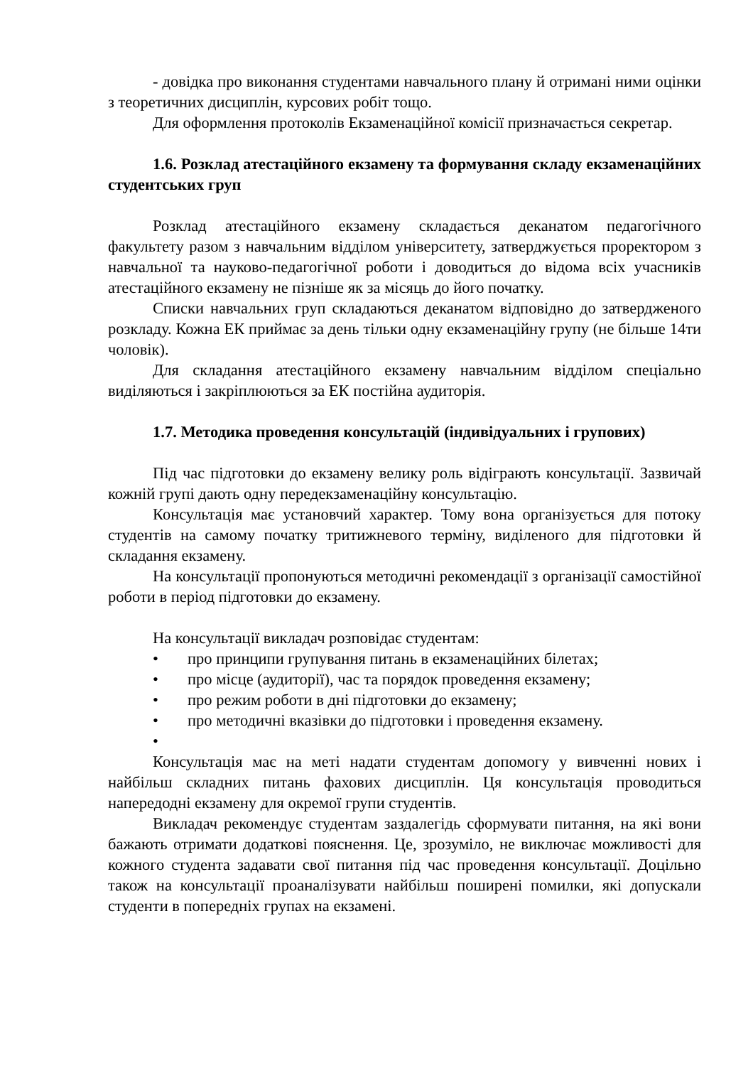- довідка про виконання студентами навчального плану й отримані ними оцінки з теоретичних дисциплін, курсових робіт тощо.
Для оформлення протоколів Екзаменаційної комісії призначається секретар.
1.6. Розклад атестаційного екзамену та формування складу екзаменаційних студентських груп
Розклад атестаційного екзамену складається деканатом педагогічного факультету разом з навчальним відділом університету, затверджується проректором з навчальної та науково-педагогічної роботи і доводиться до відома всіх учасників атестаційного екзамену не пізніше як за місяць до його початку.
Списки навчальних груп складаються деканатом відповідно до затвердженого розкладу. Кожна ЕК приймає за день тільки одну екзаменаційну групу (не більше 14ти чоловік).
Для складання атестаційного екзамену навчальним відділом спеціально виділяються і закріплюються за ЕК постійна аудиторія.
1.7. Методика проведення консультацій (індивідуальних і групових)
Під час підготовки до екзамену велику роль відіграють консультації. Зазвичай кожній групі дають одну передекзаменаційну консультацію.
Консультація має установчий характер. Тому вона організується для потоку студентів на самому початку тритижневого терміну, виділеного для підготовки й складання екзамену.
На консультації пропонуються методичні рекомендації з організації самостійної роботи в період підготовки до екзамену.
На консультації викладач розповідає студентам:
• про принципи групування питань в екзаменаційних білетах;
• про місце (аудиторії), час та порядок проведення екзамену;
• про режим роботи в дні підготовки до екзамену;
• про методичні вказівки до підготовки і проведення екзамену.
•
Консультація має на меті надати студентам допомогу у вивченні нових і найбільш складних питань фахових дисциплін. Ця консультація проводиться напередодні екзамену для окремої групи студентів.
Викладач рекомендує студентам заздалегідь сформувати питання, на які вони бажають отримати додаткові пояснення. Це, зрозуміло, не виключає можливості для кожного студента задавати свої питання під час проведення консультації. Доцільно також на консультації проаналізувати найбільш поширені помилки, які допускали студенти в попередніх групах на екзамені.